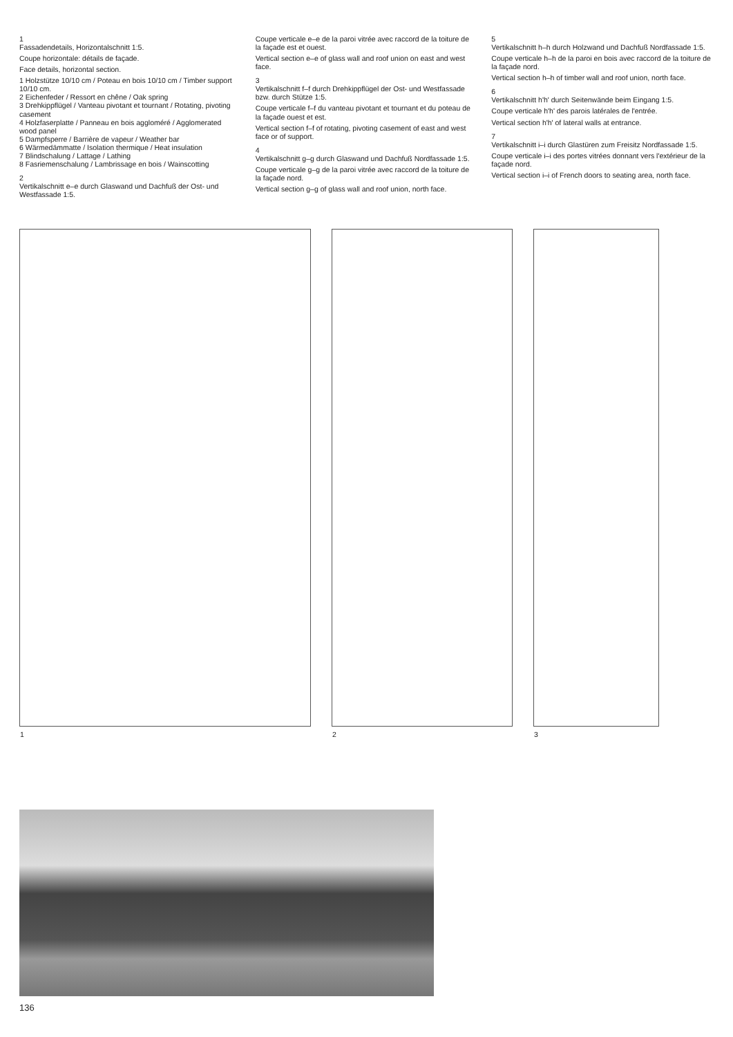1
Fassadendetails, Horizontalschnitt 1:5.
Coupe horizontale: détails de façade.
Face details, horizontal section.
1 Holzstütze 10/10 cm / Poteau en bois 10/10 cm / Timber support 10/10 cm.
2 Eichenfeder / Ressort en chêne / Oak spring
3 Drehkippflügel / Vanteau pivotant et tournant / Rotating, pivoting casement
4 Holzfaserplatte / Panneau en bois aggloméré / Agglomerated wood panel
5 Dampfsperre / Barrière de vapeur / Weather bar
6 Wärmedämmatte / Isolation thermique / Heat insulation
7 Blindschalung / Lattage / Lathing
8 Fasriemenschalung / Lambrissage en bois / Wainscotting
2
Vertikalschnitt e–e durch Glaswand und Dachfuß der Ost- und Westfassade 1:5.
Coupe verticale e–e de la paroi vitrée avec raccord de la toiture de la façade est et ouest.
Vertical section e–e of glass wall and roof union on east and west face.
3
Vertikalschnitt f–f durch Drehkippflügel der Ost- und Westfassade bzw. durch Stütze 1:5.
Coupe verticale f–f du vanteau pivotant et tournant et du poteau de la façade ouest et est.
Vertical section f–f of rotating, pivoting casement of east and west face or of support.
4
Vertikalschnitt g–g durch Glaswand und Dachfuß Nordfassade 1:5.
Coupe verticale g–g de la paroi vitrée avec raccord de la toiture de la façade nord.
Vertical section g–g of glass wall and roof union, north face.
5
Vertikalschnitt h–h durch Holzwand und Dachfuß Nordfassade 1:5.
Coupe verticale h–h de la paroi en bois avec raccord de la toiture de la façade nord.
Vertical section h–h of timber wall and roof union, north face.
6
Vertikalschnitt h'h' durch Seitenwände beim Eingang 1:5.
Coupe verticale h'h' des parois latérales de l'entrée.
Vertical section h'h' of lateral walls at entrance.
7
Vertikalschnitt i–i durch Glastüren zum Freisitz Nordfassade 1:5.
Coupe verticale i–i des portes vitrées donnant vers l'extérieur de la façade nord.
Vertical section i–i of French doors to seating area, north face.
1
2
3
136